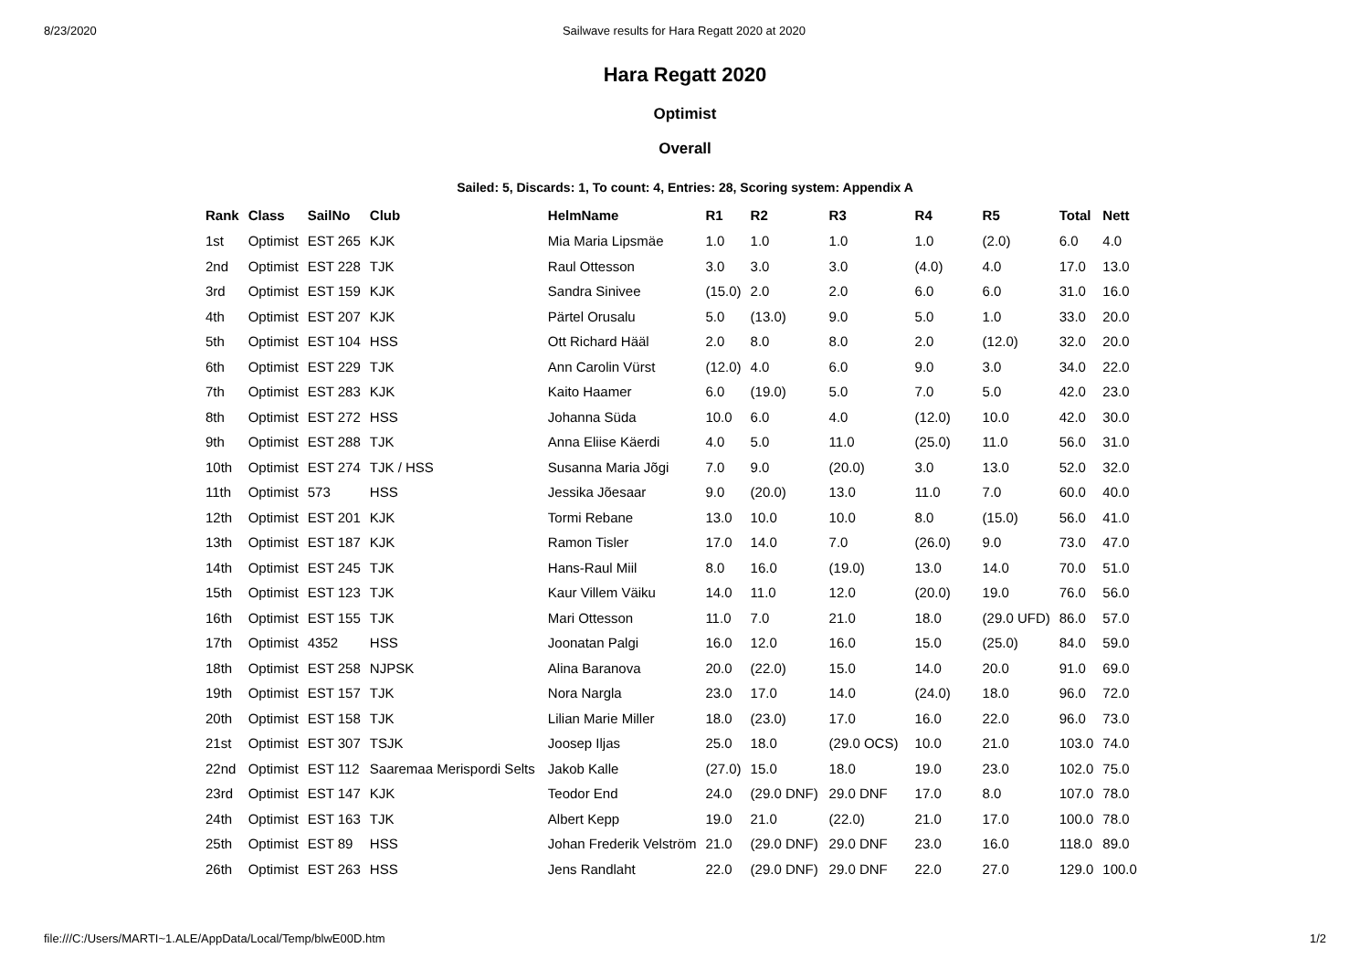8/23/2020 Sailwave results for Hara Regatt 2020 at 2020
Hara Regatt 2020
Optimist
Overall
Sailed: 5, Discards: 1, To count: 4, Entries: 28, Scoring system: Appendix A
| Rank | Class | SailNo | Club | HelmName | R1 | R2 | R3 | R4 | R5 | Total | Nett |
| --- | --- | --- | --- | --- | --- | --- | --- | --- | --- | --- | --- |
| 1st | Optimist | EST 265 | KJK | Mia Maria Lipsmäe | 1.0 | 1.0 | 1.0 | 1.0 | (2.0) | 6.0 | 4.0 |
| 2nd | Optimist | EST 228 | TJK | Raul Ottesson | 3.0 | 3.0 | 3.0 | (4.0) | 4.0 | 17.0 | 13.0 |
| 3rd | Optimist | EST 159 | KJK | Sandra Sinivee | (15.0) | 2.0 | 2.0 | 6.0 | 6.0 | 31.0 | 16.0 |
| 4th | Optimist | EST 207 | KJK | Pärtel Orusalu | 5.0 | (13.0) | 9.0 | 5.0 | 1.0 | 33.0 | 20.0 |
| 5th | Optimist | EST 104 | HSS | Ott Richard Hääl | 2.0 | 8.0 | 8.0 | 2.0 | (12.0) | 32.0 | 20.0 |
| 6th | Optimist | EST 229 | TJK | Ann Carolin Vürst | (12.0) | 4.0 | 6.0 | 9.0 | 3.0 | 34.0 | 22.0 |
| 7th | Optimist | EST 283 | KJK | Kaito Haamer | 6.0 | (19.0) | 5.0 | 7.0 | 5.0 | 42.0 | 23.0 |
| 8th | Optimist | EST 272 | HSS | Johanna Süda | 10.0 | 6.0 | 4.0 | (12.0) | 10.0 | 42.0 | 30.0 |
| 9th | Optimist | EST 288 | TJK | Anna Eliise Käerdi | 4.0 | 5.0 | 11.0 | (25.0) | 11.0 | 56.0 | 31.0 |
| 10th | Optimist | EST 274 | TJK / HSS | Susanna Maria Jõgi | 7.0 | 9.0 | (20.0) | 3.0 | 13.0 | 52.0 | 32.0 |
| 11th | Optimist | 573 | HSS | Jessika Jõesaar | 9.0 | (20.0) | 13.0 | 11.0 | 7.0 | 60.0 | 40.0 |
| 12th | Optimist | EST 201 | KJK | Tormi Rebane | 13.0 | 10.0 | 10.0 | 8.0 | (15.0) | 56.0 | 41.0 |
| 13th | Optimist | EST 187 | KJK | Ramon Tisler | 17.0 | 14.0 | 7.0 | (26.0) | 9.0 | 73.0 | 47.0 |
| 14th | Optimist | EST 245 | TJK | Hans-Raul Miil | 8.0 | 16.0 | (19.0) | 13.0 | 14.0 | 70.0 | 51.0 |
| 15th | Optimist | EST 123 | TJK | Kaur Villem Väiku | 14.0 | 11.0 | 12.0 | (20.0) | 19.0 | 76.0 | 56.0 |
| 16th | Optimist | EST 155 | TJK | Mari Ottesson | 11.0 | 7.0 | 21.0 | 18.0 | (29.0 UFD) | 86.0 | 57.0 |
| 17th | Optimist | 4352 | HSS | Joonatan Palgi | 16.0 | 12.0 | 16.0 | 15.0 | (25.0) | 84.0 | 59.0 |
| 18th | Optimist | EST 258 | NJPSK | Alina Baranova | 20.0 | (22.0) | 15.0 | 14.0 | 20.0 | 91.0 | 69.0 |
| 19th | Optimist | EST 157 | TJK | Nora Nargla | 23.0 | 17.0 | 14.0 | (24.0) | 18.0 | 96.0 | 72.0 |
| 20th | Optimist | EST 158 | TJK | Lilian Marie Miller | 18.0 | (23.0) | 17.0 | 16.0 | 22.0 | 96.0 | 73.0 |
| 21st | Optimist | EST 307 | TSJK | Joosep Iljas | 25.0 | 18.0 | (29.0 OCS) | 10.0 | 21.0 | 103.0 | 74.0 |
| 22nd | Optimist | EST 112 | Saaremaa Merispordi Selts | Jakob Kalle | (27.0) | 15.0 | 18.0 | 19.0 | 23.0 | 102.0 | 75.0 |
| 23rd | Optimist | EST 147 | KJK | Teodor End | 24.0 | (29.0 DNF) | 29.0 DNF | 17.0 | 8.0 | 107.0 | 78.0 |
| 24th | Optimist | EST 163 | TJK | Albert Kepp | 19.0 | 21.0 | (22.0) | 21.0 | 17.0 | 100.0 | 78.0 |
| 25th | Optimist | EST 89 | HSS | Johan Frederik Velström | 21.0 | (29.0 DNF) | 29.0 DNF | 23.0 | 16.0 | 118.0 | 89.0 |
| 26th | Optimist | EST 263 | HSS | Jens Randlaht | 22.0 | (29.0 DNF) | 29.0 DNF | 22.0 | 27.0 | 129.0 | 100.0 |
file:///C:/Users/MARTI~1.ALE/AppData/Local/Temp/blwE00D.htm 1/2